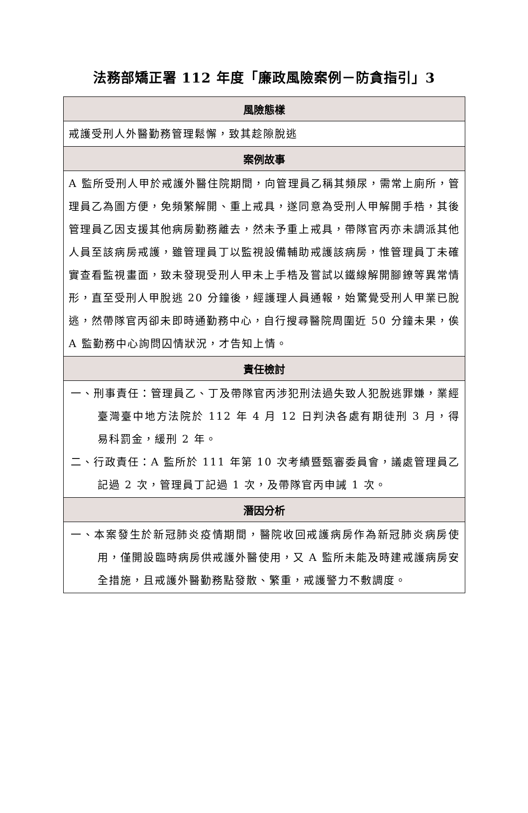法務部矯正署 112 年度「廉政風險案例－防貪指引」3
| 風險態樣 |
| --- |
| 戒護受刑人外醫勤務管理鬆懈，致其趁隙脫逃 |
| 案例故事 |
| A 監所受刑人甲於戒護外醫住院期間，向管理員乙稱其頻尿，需常上廁所，管理員乙為圖方便，免頻繁解開、重上戒具，遂同意為受刑人甲解開手梏，其後管理員乙因支援其他病房勤務離去，然未予重上戒具，帶隊官丙亦未調派其他人員至該病房戒護，雖管理員丁以監視設備輔助戒護該病房，惟管理員丁未確實查看監視畫面，致未發現受刑人甲未上手梏及嘗試以鐵線解開腳鐐等異常情形，直至受刑人甲脫逃 20 分鐘後，經護理人員通報，始驚覺受刑人甲業已脫逃，然帶隊官丙卻未即時通勤務中心，自行搜尋醫院周圍近 50 分鐘未果，俟 A 監勤務中心詢問囚情狀況，才告知上情。 |
| 責任檢討 |
| 一、刑事責任：管理員乙、丁及帶隊官丙涉犯刑法過失致人犯脫逃罪嫌，業經臺灣臺中地方法院於 112 年 4 月 12 日判決各處有期徒刑 3 月，得易科罰金，緩刑 2 年。 二、行政責任：A 監所於 111 年第 10 次考績暨甄審委員會，議處管理員乙記過 2 次，管理員丁記過 1 次，及帶隊官丙申誡 1 次。 |
| 潛因分析 |
| 一、本案發生於新冠肺炎疫情期間，醫院收回戒護病房作為新冠肺炎病房使用，僅開設臨時病房供戒護外醫使用，又 A 監所未能及時建戒護病房安全措施，且戒護外醫勤務點發散、繁重，戒護警力不敷調度。 |